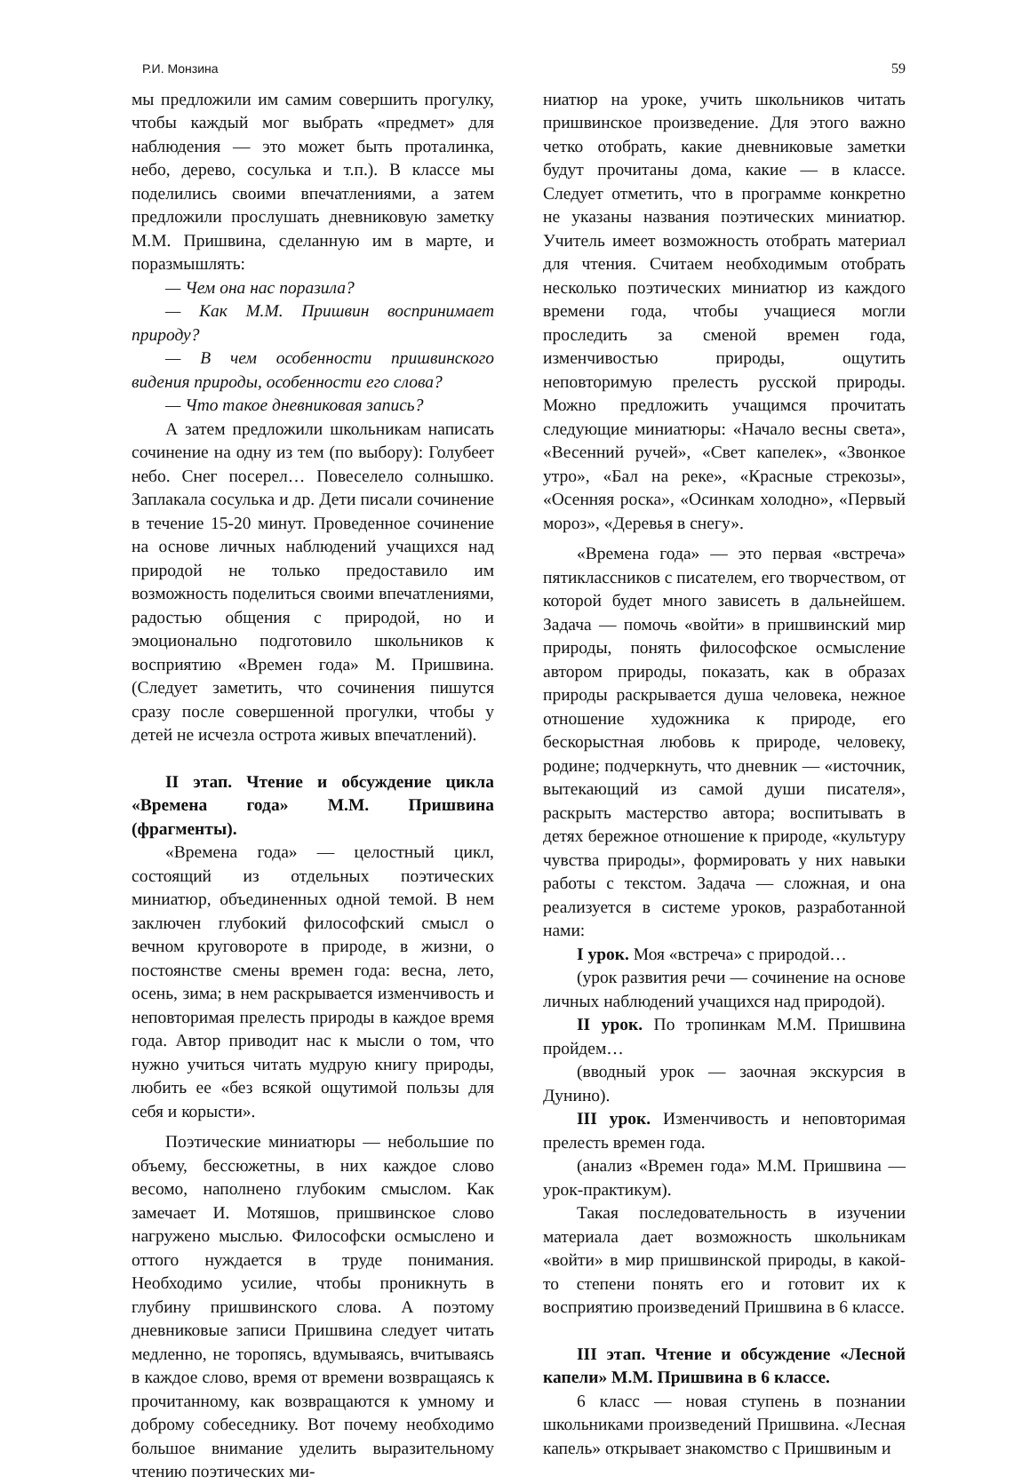Р.И. Монзина 59
мы предложили им самим совершить прогулку, чтобы каждый мог выбрать «предмет» для наблюдения — это может быть проталинка, небо, дерево, сосулька и т.п.). В классе мы поделились своими впечатлениями, а затем предложили прослушать дневниковую заметку М.М. Пришвина, сделанную им в марте, и поразмышлять:
— Чем она нас поразила?
— Как М.М. Пришвин воспринимает природу?
— В чем особенности пришвинского видения природы, особенности его слова?
— Что такое дневниковая запись?
А затем предложили школьникам написать сочинение на одну из тем (по выбору): Голубеет небо. Снег посерел… Повеселело солнышко. Заплакала сосулька и др. Дети писали сочинение в течение 15-20 минут. Проведенное сочинение на основе личных наблюдений учащихся над природой не только предоставило им возможность поделиться своими впечатлениями, радостью общения с природой, но и эмоционально подготовило школьников к восприятию «Времен года» М. Пришвина. (Следует заметить, что сочинения пишутся сразу после совершенной прогулки, чтобы у детей не исчезла острота живых впечатлений).
II этап. Чтение и обсуждение цикла «Времена года» М.М. Пришвина (фрагменты).
«Времена года» — целостный цикл, состоящий из отдельных поэтических миниатюр, объединенных одной темой. В нем заключен глубокий философский смысл о вечном круговороте в природе, в жизни, о постоянстве смены времен года: весна, лето, осень, зима; в нем раскрывается изменчивость и неповторимая прелесть природы в каждое время года. Автор приводит нас к мысли о том, что нужно учиться читать мудрую книгу природы, любить ее «без всякой ощутимой пользы для себя и корысти».
Поэтические миниатюры — небольшие по объему, бессюжетны, в них каждое слово весомо, наполнено глубоким смыслом. Как замечает И. Мотяшов, пришвинское слово нагружено мыслью. Философски осмыслено и оттого нуждается в труде понимания. Необходимо усилие, чтобы проникнуть в глубину пришвинского слова. А поэтому дневниковые записи Пришвина следует читать медленно, не торопясь, вдумываясь, вчитываясь в каждое слово, время от времени возвращаясь к прочитанному, как возвращаются к умному и доброму собеседнику. Вот почему необходимо большое внимание уделить выразительному чтению поэтических ми-
ниатюр на уроке, учить школьников читать пришвинское произведение. Для этого важно четко отобрать, какие дневниковые заметки будут прочитаны дома, какие — в классе. Следует отметить, что в программе конкретно не указаны названия поэтических миниатюр. Учитель имеет возможность отобрать материал для чтения. Считаем необходимым отобрать несколько поэтических миниатюр из каждого времени года, чтобы учащиеся могли проследить за сменой времен года, изменчивостью природы, ощутить неповторимую прелесть русской природы. Можно предложить учащимся прочитать следующие миниатюры: «Начало весны света», «Весенний ручей», «Свет капелек», «Звонкое утро», «Бал на реке», «Красные стрекозы», «Осенняя роска», «Осинкам холодно», «Первый мороз», «Деревья в снегу».
«Времена года» — это первая «встреча» пятиклассников с писателем, его творчеством, от которой будет много зависеть в дальнейшем. Задача — помочь «войти» в пришвинский мир природы, понять философское осмысление автором природы, показать, как в образах природы раскрывается душа человека, нежное отношение художника к природе, его бескорыстная любовь к природе, человеку, родине; подчеркнуть, что дневник — «источник, вытекающий из самой души писателя», раскрыть мастерство автора; воспитывать в детях бережное отношение к природе, «культуру чувства природы», формировать у них навыки работы с текстом. Задача — сложная, и она реализуется в системе уроков, разработанной нами:
I урок. Моя «встреча» с природой…
(урок развития речи — сочинение на основе личных наблюдений учащихся над природой).
II урок. По тропинкам М.М. Пришвина пройдем…
(вводный урок — заочная экскурсия в Дунино).
III урок. Изменчивость и неповторимая прелесть времен года.
(анализ «Времен года» М.М. Пришвина — урок-практикум).
Такая последовательность в изучении материала дает возможность школьникам «войти» в мир пришвинской природы, в какой-то степени понять его и готовит их к восприятию произведений Пришвина в 6 классе.
III этап. Чтение и обсуждение «Лесной капели» М.М. Пришвина в 6 классе.
6 класс — новая ступень в познании школьниками произведений Пришвина. «Лесная капель» открывает знакомство с Пришвиным и